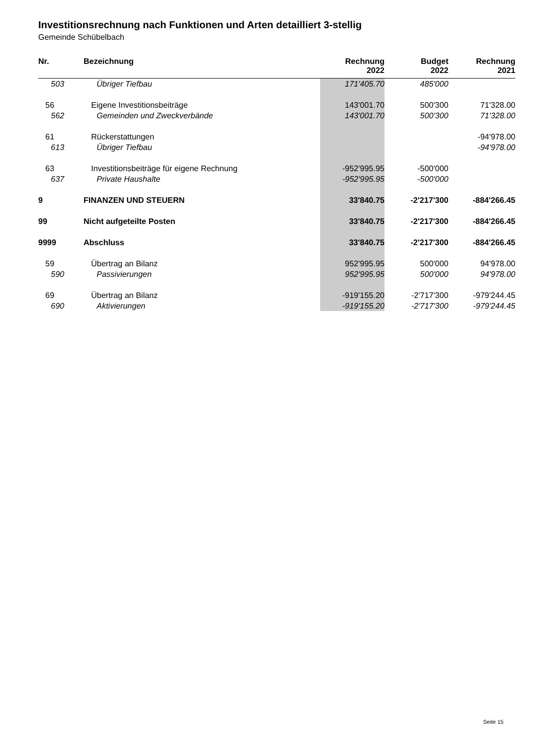Investitionsrechnung nach Funktionen und Arten detailliert 3-stellig
Gemeinde Schübelbach
| Nr. | Bezeichnung | Rechnung 2022 | Budget 2022 | Rechnung 2021 |
| --- | --- | --- | --- | --- |
| 503 | Übriger Tiefbau | 171'405.70 | 485'000 | |
| 56 | Eigene Investitionsbeiträge | 143'001.70 | 500'300 | 71'328.00 |
| 562 | Gemeinden und Zweckverbände | 143'001.70 | 500'300 | 71'328.00 |
| 61 | Rückerstattungen | | | -94'978.00 |
| 613 | Übriger Tiefbau | | | -94'978.00 |
| 63 | Investitionsbeiträge für eigene Rechnung | -952'995.95 | -500'000 | |
| 637 | Private Haushalte | -952'995.95 | -500'000 | |
| 9 | FINANZEN UND STEUERN | 33'840.75 | -2'217'300 | -884'266.45 |
| 99 | Nicht aufgeteilte Posten | 33'840.75 | -2'217'300 | -884'266.45 |
| 9999 | Abschluss | 33'840.75 | -2'217'300 | -884'266.45 |
| 59 | Übertrag an Bilanz | 952'995.95 | 500'000 | 94'978.00 |
| 590 | Passivierungen | 952'995.95 | 500'000 | 94'978.00 |
| 69 | Übertrag an Bilanz | -919'155.20 | -2'717'300 | -979'244.45 |
| 690 | Aktivierungen | -919'155.20 | -2'717'300 | -979'244.45 |
Seite 15